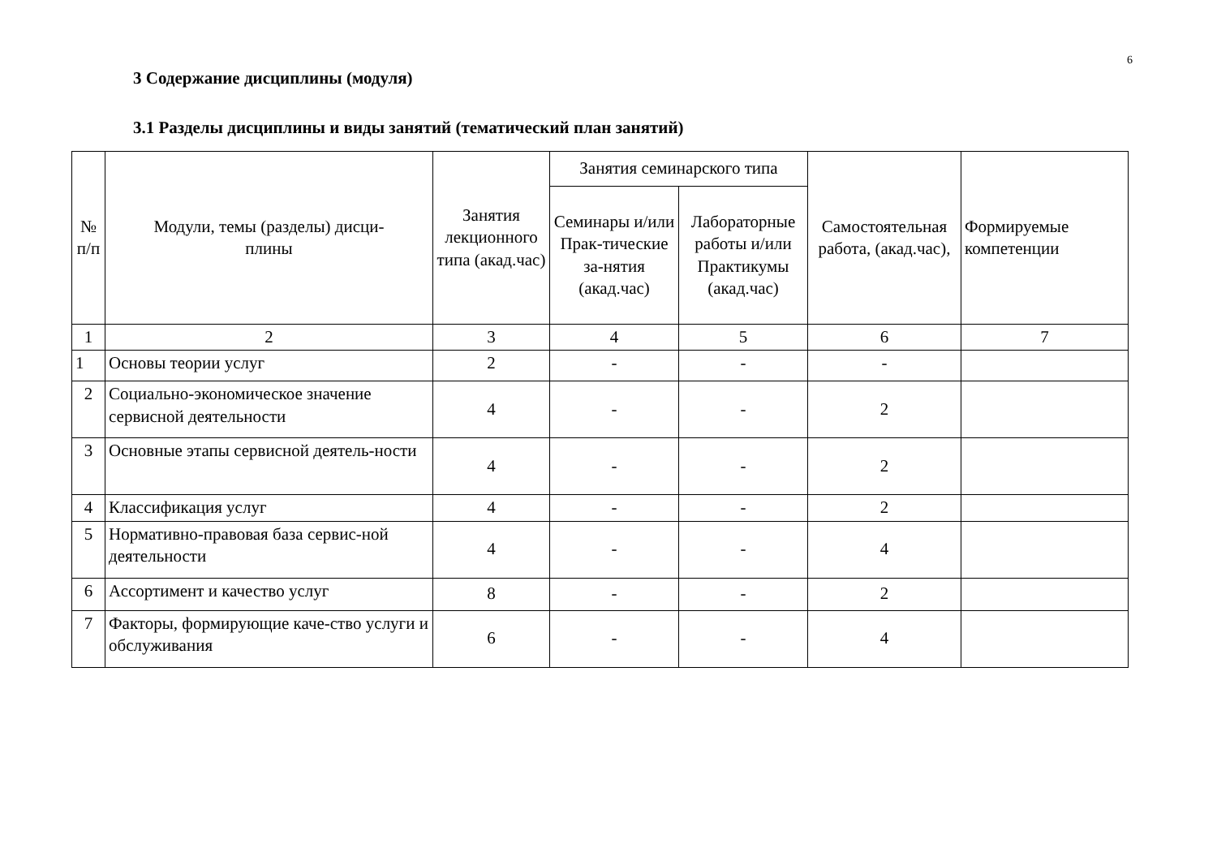6
3 Содержание дисциплины (модуля)
3.1 Разделы дисциплины и виды занятий (тематический план занятий)
| № п/п | Модули, темы (разделы) дисци- плины | Занятия лекционного типа (акад.час) | Занятия семинарского типа | | Самостоятельная работа, (акад.час), | Формируемые компетенции |
| --- | --- | --- | --- | --- | --- | --- |
| | | | Семинары и/или Прак-тические за-нятия (акад.час) | Лабораторные работы и/или Практикумы (акад.час) | | |
| 1 | 2 | 3 | 4 | 5 | 6 | 7 |
| 1 | Основы теории услуг | 2 | - | - | - | |
| 2 | Социально-экономическое значение сервисной деятельности | 4 | - | - | 2 | |
| 3 | Основные этапы сервисной деятель-ности | 4 | - | - | 2 | |
| 4 | Классификация услуг | 4 | - | - | 2 | |
| 5 | Нормативно-правовая база сервис-ной деятельности | 4 | - | - | 4 | |
| 6 | Ассортимент и качество услуг | 8 | - | - | 2 | |
| 7 | Факторы, формирующие каче-ство услуги и обслуживания | 6 | - | - | 4 | |